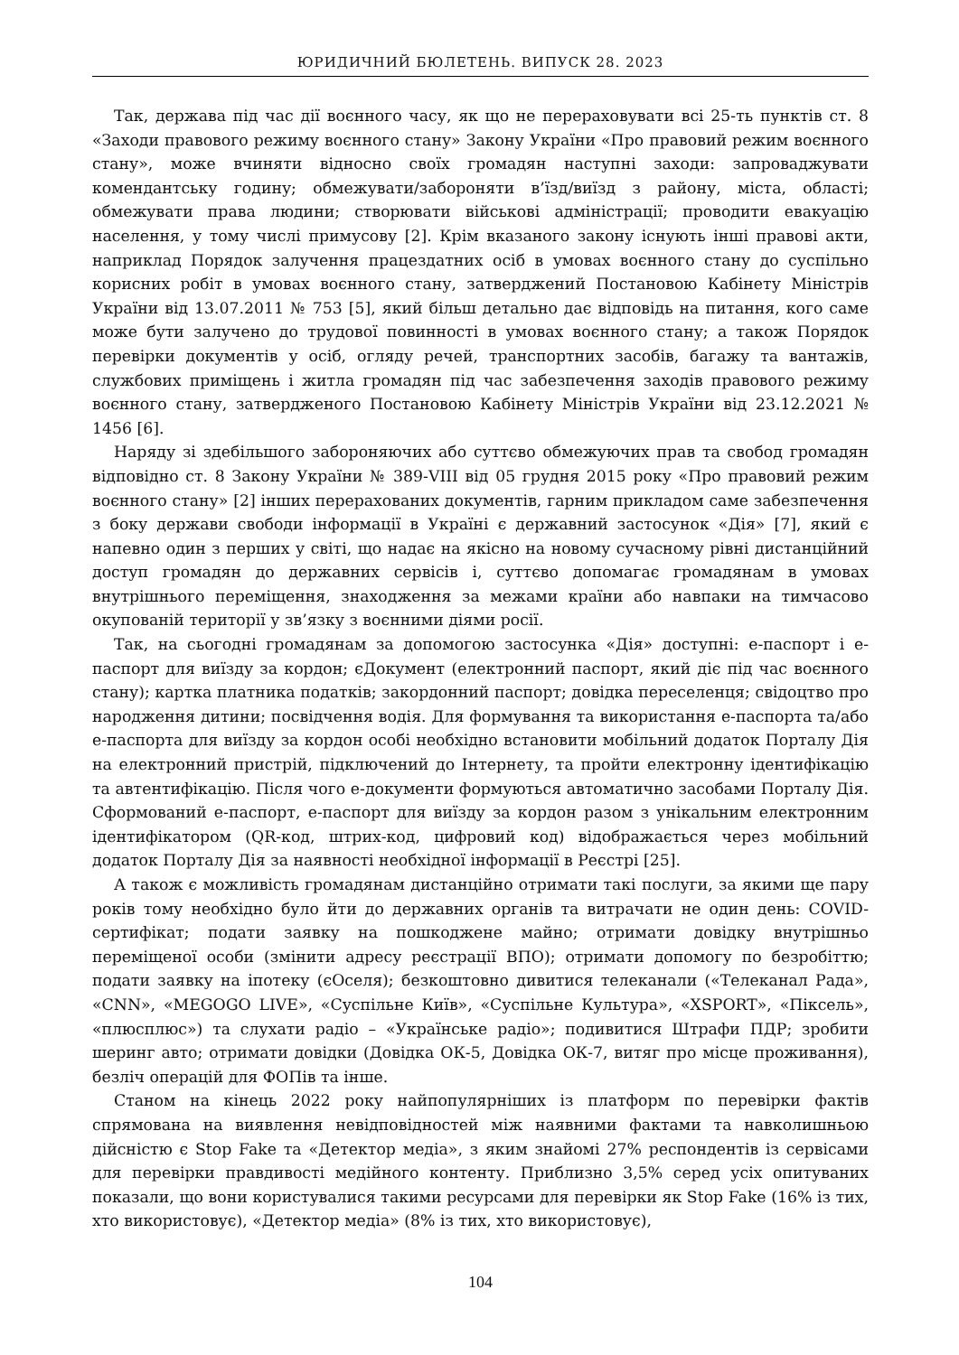ЮРИДИЧНИЙ БЮЛЕТЕНЬ. ВИПУСК 28. 2023
Так, держава під час дії воєнного часу, як що не перераховувати всі 25-ть пунктів ст. 8 «Заходи правового режиму воєнного стану» Закону України «Про правовий режим воєнного стану», може вчиняти відносно своїх громадян наступні заходи: запроваджувати комендантську годину; обмежувати/забороняти в’їзд/виїзд з району, міста, області; обмежувати права людини; створювати військові адміністрації; проводити евакуацію населення, у тому числі примусову [2]. Крім вказаного закону існують інші правові акти, наприклад Порядок залучення працездатних осіб в умовах воєнного стану до суспільно корисних робіт в умовах воєнного стану, затверджений Постановою Кабінету Міністрів України від 13.07.2011 № 753 [5], який більш детально дає відповідь на питання, кого саме може бути залучено до трудової повинності в умовах воєнного стану; а також Порядок перевірки документів у осіб, огляду речей, транспортних засобів, багажу та вантажів, службових приміщень і житла громадян під час забезпечення заходів правового режиму воєнного стану, затвердженого Постановою Кабінету Міністрів України від 23.12.2021 № 1456 [6].
Наряду зі здебільшого забороняючих або суттєво обмежуючих прав та свобод громадян відповідно ст. 8 Закону України № 389-VIII від 05 грудня 2015 року «Про правовий режим воєнного стану» [2] інших перерахованих документів, гарним прикладом саме забезпечення з боку держави свободи інформації в Україні є державний застосунок «Дія» [7], який є напевно один з перших у світі, що надає на якісно на новому сучасному рівні дистанційний доступ громадян до державних сервісів і, суттєво допомагає громадянам в умовах внутрішнього переміщення, знаходження за межами країни або навпаки на тимчасово окупованій території у зв’язку з воєнними діями росії.
Так, на сьогодні громадянам за допомогою застосунка «Дія» доступні: е-паспорт і е-паспорт для виїзду за кордон; єДокумент (електронний паспорт, який діє під час воєнного стану); картка платника податків; закордонний паспорт; довідка переселенця; свідоцтво про народження дитини; посвідчення водія. Для формування та використання е-паспорта та/або е-паспорта для виїзду за кордон особі необхідно встановити мобільний додаток Порталу Дія на електронний пристрій, підключений до Інтернету, та пройти електронну ідентифікацію та автентифікацію. Після чого е-документи формуються автоматично засобами Порталу Дія. Сформований е-паспорт, е-паспорт для виїзду за кордон разом з унікальним електронним ідентифікатором (QR-код, штрих-код, цифровий код) відображається через мобільний додаток Порталу Дія за наявності необхідної інформації в Реєстрі [25].
А також є можливість громадянам дистанційно отримати такі послуги, за якими ще пару років тому необхідно було йти до державних органів та витрачати не один день: COVID-сертифікат; подати заявку на пошкоджене майно; отримати довідку внутрішньо переміщеної особи (змінити адресу реєстрації ВПО); отримати допомогу по безробіттю; подати заявку на іпотеку (єОселя); безкоштовно дивитися телеканали («Телеканал Рада», «CNN», «MEGOGO LIVE», «Суспільне Київ», «Суспільне Культура», «XSPORT», «Піксель», «плюсплюс») та слухати радіо – «Українське радіо»; подивитися Штрафи ПДР; зробити шеринг авто; отримати довідки (Довідка ОК-5, Довідка ОК-7, витяг про місце проживання), безліч операцій для ФОПів та інше.
Станом на кінець 2022 року найпопулярніших із платформ по перевірки фактів спрямована на виявлення невідповідностей між наявними фактами та навколишньою дійсністю є Stop Fake та «Детектор медіа», з яким знайомі 27% респондентів із сервісами для перевірки правдивості медійного контенту. Приблизно 3,5% серед усіх опитуваних показали, що вони користувалися такими ресурсами для перевірки як Stop Fake (16% із тих, хто використовує), «Детектор медіа» (8% із тих, хто використовує),
104